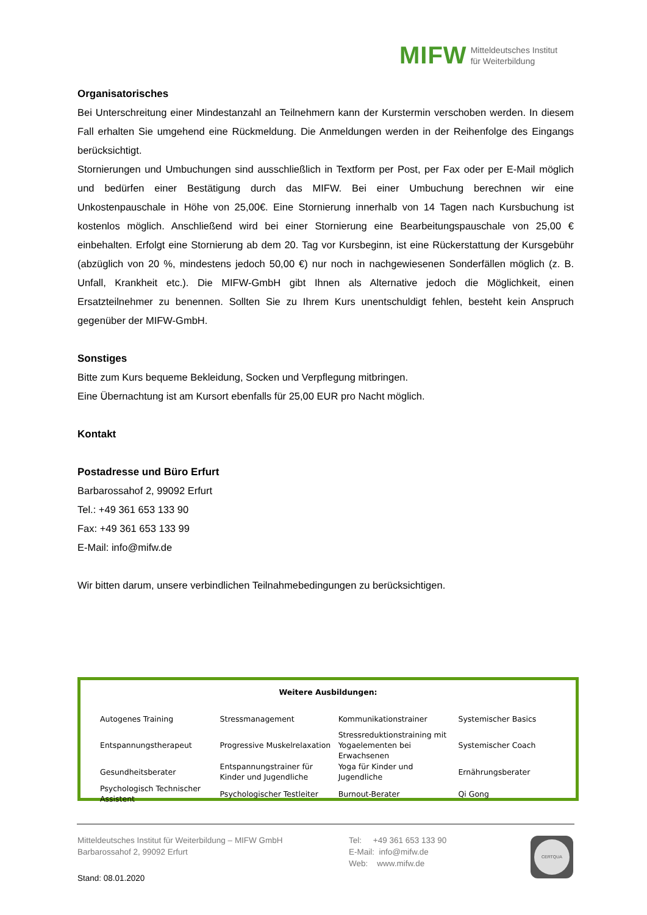MIFW Mitteldeutsches Institut
für Weiterbildung
Organisatorisches
Bei Unterschreitung einer Mindestanzahl an Teilnehmern kann der Kurstermin verschoben werden. In diesem Fall erhalten Sie umgehend eine Rückmeldung. Die Anmeldungen werden in der Reihenfolge des Eingangs berücksichtigt.
Stornierungen und Umbuchungen sind ausschließlich in Textform per Post, per Fax oder per E-Mail möglich und bedürfen einer Bestätigung durch das MIFW. Bei einer Umbuchung berechnen wir eine Unkostenpauschale in Höhe von 25,00€. Eine Stornierung innerhalb von 14 Tagen nach Kursbuchung ist kostenlos möglich. Anschließend wird bei einer Stornierung eine Bearbeitungspauschale von 25,00 € einbehalten. Erfolgt eine Stornierung ab dem 20. Tag vor Kursbeginn, ist eine Rückerstattung der Kursgebühr (abzüglich von 20 %, mindestens jedoch 50,00 €) nur noch in nachgewiesenen Sonderfällen möglich (z. B. Unfall, Krankheit etc.). Die MIFW-GmbH gibt Ihnen als Alternative jedoch die Möglichkeit, einen Ersatzteilnehmer zu benennen. Sollten Sie zu Ihrem Kurs unentschuldigt fehlen, besteht kein Anspruch gegenüber der MIFW-GmbH.
Sonstiges
Bitte zum Kurs bequeme Bekleidung, Socken und Verpflegung mitbringen.
Eine Übernachtung ist am Kursort ebenfalls für 25,00 EUR pro Nacht möglich.
Kontakt
Postadresse und Büro Erfurt
Barbarossahof 2, 99092 Erfurt
Tel.: +49 361 653 133 90
Fax: +49 361 653 133 99
E-Mail: info@mifw.de
Wir bitten darum, unsere verbindlichen Teilnahmebedingungen zu berücksichtigen.
Weitere Ausbildungen:
| Autogenes Training | Stressmanagement | Kommunikationstrainer | Systemischer Basics |
| Entspannungstherapeut | Progressive Muskelrelaxation | Stressreduktionstraining mit Yogaelementen bei Erwachsenen | Systemischer Coach |
| Gesundheitsberater | Entspannungstrainer für Kinder und Jugendliche | Yoga für Kinder und Jugendliche | Ernährungsberater |
| Psychologisch Technischer Assistent | Psychologischer Testleiter | Burnout-Berater | Qi Gong |
Mitteldeutsches Institut für Weiterbildung – MIFW GmbH
Barbarossahof 2, 99092 Erfurt
Tel: +49 361 653 133 90
E-Mail: info@mifw.de
Web: www.mifw.de
CERTQUA
Stand: 08.01.2020